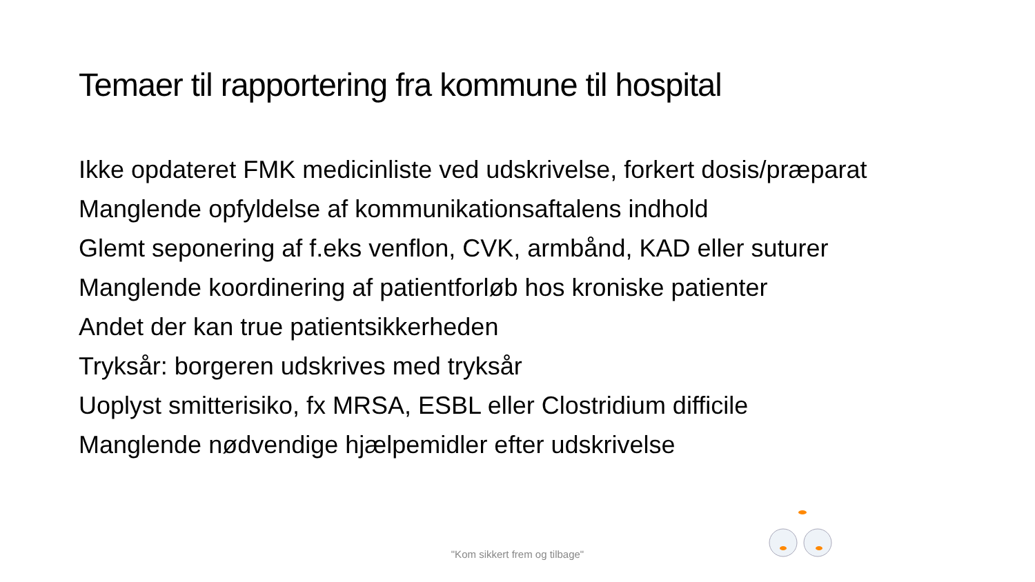Temaer til rapportering fra kommune til hospital
Ikke opdateret FMK medicinliste ved udskrivelse, forkert dosis/præparat
Manglende opfyldelse af kommunikationsaftalens indhold
Glemt seponering af f.eks venflon, CVK, armbånd, KAD eller suturer
Manglende koordinering af patientforløb hos kroniske patienter
Andet der kan true patientsikkerheden
Tryksår: borgeren udskrives med tryksår
Uoplyst smitterisiko, fx MRSA, ESBL eller Clostridium difficile
Manglende nødvendige hjælpemidler efter udskrivelse
"Kom sikkert frem og tilbage"